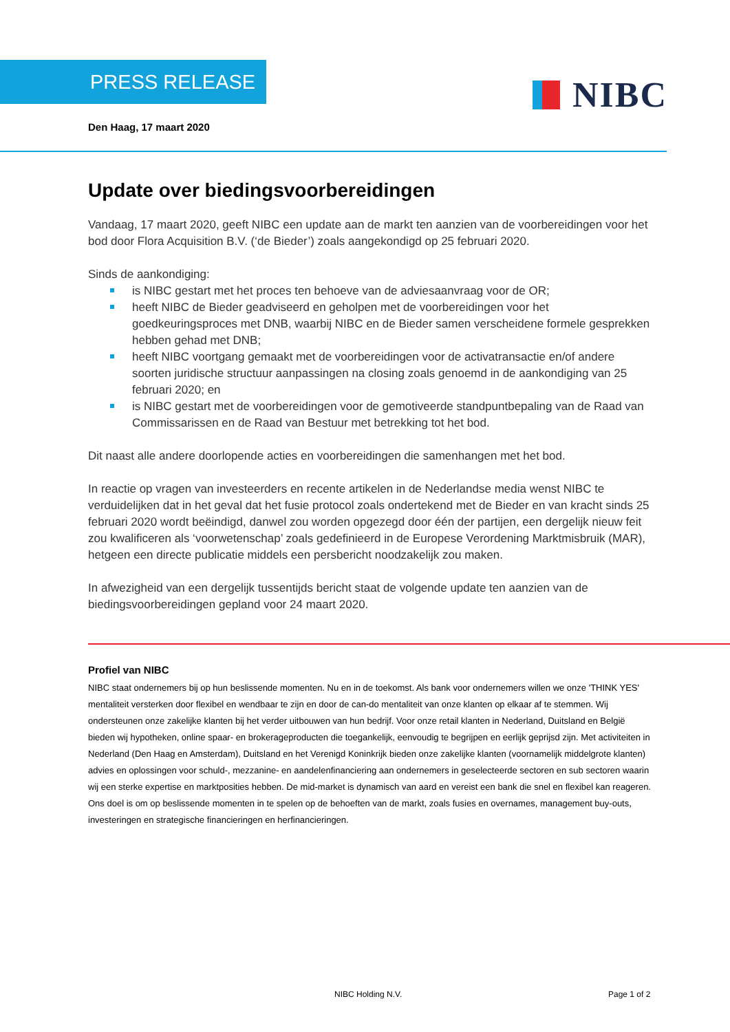PRESS RELEASE NIBC
Den Haag, 17 maart 2020
Update over biedingsvoorbereidingen
Vandaag, 17 maart 2020, geeft NIBC een update aan de markt ten aanzien van de voorbereidingen voor het bod door Flora Acquisition B.V. (‘de Bieder’) zoals aangekondigd op 25 februari 2020.
Sinds de aankondiging:
is NIBC gestart met het proces ten behoeve van de adviesaanvraag voor de OR;
heeft NIBC de Bieder geadviseerd en geholpen met de voorbereidingen voor het goedkeuringsproces met DNB, waarbij NIBC en de Bieder samen verscheidene formele gesprekken hebben gehad met DNB;
heeft NIBC voortgang gemaakt met de voorbereidingen voor de activatransactie en/of andere soorten juridische structuur aanpassingen na closing zoals genoemd in de aankondiging van 25 februari 2020; en
is NIBC gestart met de voorbereidingen voor de gemotiveerde standpuntbepaling van de Raad van Commissarissen en de Raad van Bestuur met betrekking tot het bod.
Dit naast alle andere doorlopende acties en voorbereidingen die samenhangen met het bod.
In reactie op vragen van investeerders en recente artikelen in de Nederlandse media wenst NIBC te verduidelijken dat in het geval dat het fusie protocol zoals ondertekend met de Bieder en van kracht sinds 25 februari 2020 wordt beëindigd, danwel zou worden opgezegd door één der partijen, een dergelijk nieuw feit zou kwalificeren als ‘voorwetenschap’ zoals gedefinieerd in de Europese Verordening Marktmisbruik (MAR), hetgeen een directe publicatie middels een persbericht noodzakelijk zou maken.
In afwezigheid van een dergelijk tussentijds bericht staat de volgende update ten aanzien van de biedingsvoorbereidingen gepland voor 24 maart 2020.
Profiel van NIBC
NIBC staat ondernemers bij op hun beslissende momenten. Nu en in de toekomst. Als bank voor ondernemers willen we onze 'THINK YES' mentaliteit versterken door flexibel en wendbaar te zijn en door de can-do mentaliteit van onze klanten op elkaar af te stemmen. Wij ondersteunen onze zakelijke klanten bij het verder uitbouwen van hun bedrijf. Voor onze retail klanten in Nederland, Duitsland en België bieden wij hypotheken, online spaar- en brokerageproducten die toegankelijk, eenvoudig te begrijpen en eerlijk geprijsd zijn. Met activiteiten in Nederland (Den Haag en Amsterdam), Duitsland en het Verenigd Koninkrijk bieden onze zakelijke klanten (voornamelijk middelgrote klanten) advies en oplossingen voor schuld-, mezzanine- en aandelenfinanciering aan ondernemers in geselecteerde sectoren en sub sectoren waarin wij een sterke expertise en marktposities hebben. De mid-market is dynamisch van aard en vereist een bank die snel en flexibel kan reageren. Ons doel is om op beslissende momenten in te spelen op de behoeften van de markt, zoals fusies en overnames, management buy-outs, investeringen en strategische financieringen en herfinancieringen.
NIBC Holding N.V. Page 1 of 2